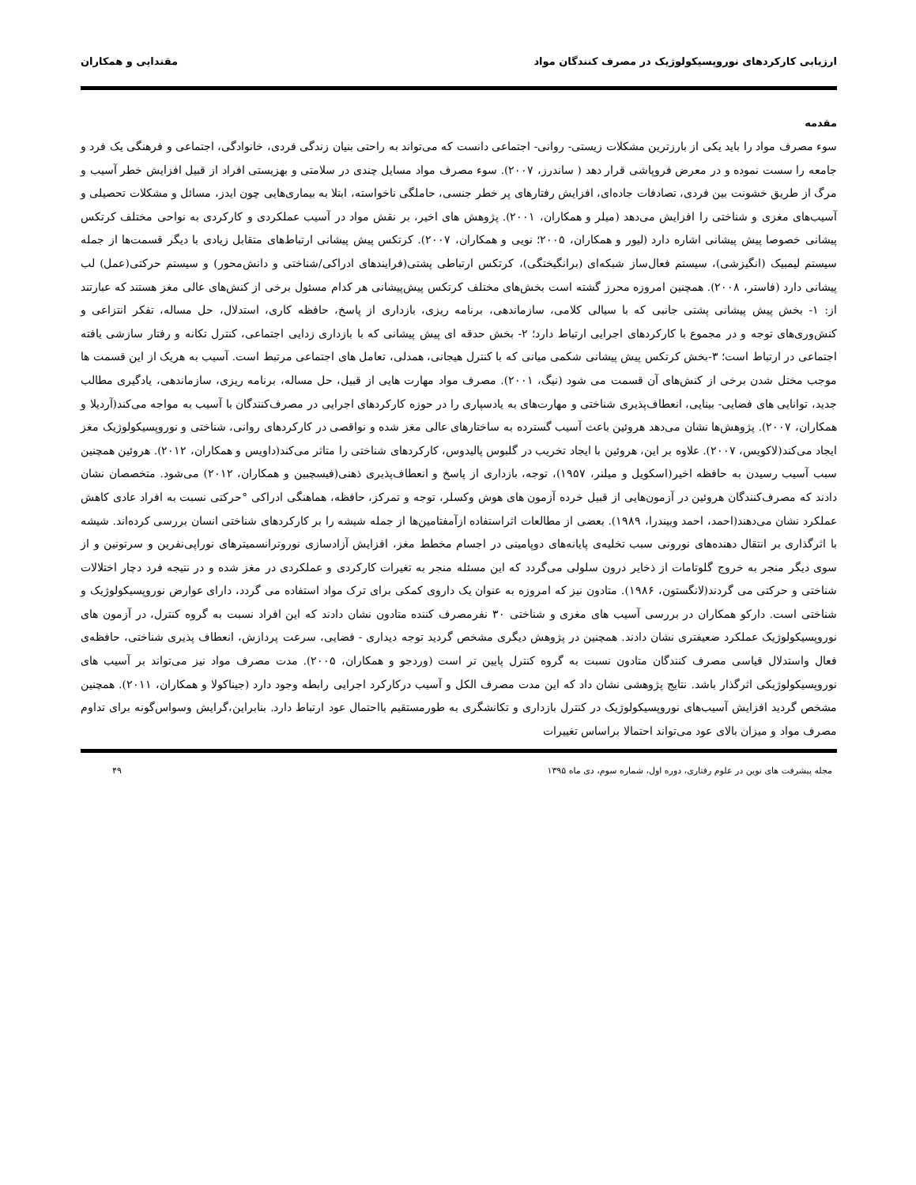ارزیابی کارکردهای نوروپسیکولوژیک در مصرف کنندگان مواد مقتدایی و همکاران
مقدمه
سوء مصرف مواد را باید یکی از بارزترین مشکلات زیستی- روانی- اجتماعی دانست که می‌تواند به راحتی بنیان زندگی فردی، خانوادگی، اجتماعی و فرهنگی یک فرد و جامعه را سست نموده و در معرض فروپاشی قرار دهد ( ساندرز، ۲۰۰۷). سوء مصرف مواد مسایل چندی در سلامتی و بهزیستی افراد از قبیل افزایش خطر آسیب و مرگ از طریق خشونت بین فردی، تصادفات جاده‌ای، افزایش رفتارهای پر خطر جنسی، حاملگی ناخواسته، ابتلا به بیماری‌هایی چون ایدز، مسائل و مشکلات تحصیلی و آسیب‌های مغزی و شناختی را افزایش می‌دهد (میلر و همکاران، ۲۰۰۱). پژوهش های اخیر، بر نقش مواد در آسیب عملکردی و کارکردی به نواحی مختلف کرتکس پیشانی خصوصا پیش پیشانی اشاره دارد (لیور و همکاران، ۲۰۰۵؛ نویی و همکاران، ۲۰۰۷). کرتکس پیش پیشانی ارتباط‌های متقابل زیادی با دیگر قسمت‌ها از جمله سیستم لیمبیک (انگیزشی)، سیستم فعال‌ساز شبکه‌ای (برانگیختگی)، کرتکس ارتباطی پشتی(فرایندهای ادراکی/شناختی و دانش‌محور) و سیستم حرکتی(عمل) لب پیشانی دارد (فاستر، ۲۰۰۸). همچنین امروزه محرز گشته است بخش‌های مختلف کرتکس پیش‌پیشانی هر کدام مسئول برخی از کنش‌های عالی مغز هستند که عبارتند از: ۱- بخش پیش پیشانی پشتی جانبی که با سیالی کلامی، سازماندهی، برنامه ریزی، بازداری از پاسخ، حافظه کاری، استدلال، حل مساله، تفکر انتزاعی و کنش‌وری‌های توجه و در مجموع با کارکردهای اجرایی ارتباط دارد؛ ۲- بخش حدقه ای پیش پیشانی که با بازداری زدایی اجتماعی، کنترل تکانه و رفتار سازشی یافته اجتماعی در ارتباط است؛ ۳-بخش کرتکس پیش پیشانی شکمی میانی که با کنترل هیجانی، همدلی، تعامل های اجتماعی مرتبط است. آسیب به هریک از این قسمت ها موجب مختل شدن برخی از کنش‌های آن قسمت می شود (نیگ، ۲۰۰۱). مصرف مواد مهارت هایی از قبیل، حل مساله، برنامه ریزی، سازماندهی، یادگیری مطالب جدید، توانایی های فضایی- بینایی، انعطاف‌پذیری شناختی و مهارت‌های به یادسپاری را در حوزه کارکردهای اجرایی در مصرف‌کنندگان با آسیب به مواجه می‌کند(آردیلا و همکاران، ۲۰۰۷). پژوهش‌ها نشان می‌دهد هروئین باعث آسیب گسترده به ساختارهای عالی مغز شده و نواقصی در کارکردهای روانی، شناختی و نوروپسیکولوژیک مغز ایجاد می‌کند(لاکویس، ۲۰۰۷). علاوه بر این، هروئین با ایجاد تخریب در گلبوس پالیدوس، کارکردهای شناختی را متاثر می‌کند(داویس و همکاران، ۲۰۱۲). هروئین همچنین سبب آسیب رسیدن به حافظه اخیر(اسکویل و میلنر، ۱۹۵۷)، توجه، بازداری از پاسخ و انعطاف‌پذیری ذهنی(فیسچبین و همکاران، ۲۰۱۲) می‌شود. متخصصان نشان دادند که مصرف‌کنندگان هروئین در آزمون‌هایی از قبیل خرده آزمون های هوش وکسلر، توجه و تمرکز، حافظه، هماهنگی ادراکی °حرکتی نسبت به افراد عادی کاهش عملکرد نشان می‌دهند(احمد، احمد وبیندرا، ۱۹۸۹). بعضی از مطالعات اثراستفاده ازآمفتامین‌ها از جمله شیشه را بر کارکردهای شناختی انسان بررسی کرده‌اند. شیشه با اثرگذاری بر انتقال دهنده‌های نورونی سبب تخلیه‌ی پایانه‌های دوپامینی در اجسام مخطط مغز، افزایش آزادسازی نوروترانسمیترهای نوراپی‌نفرین و سرتونین و از سوی دیگر منجر به خروج گلوتامات از ذخایر درون سلولی می‌گردد که این مسئله منجر به تغیرات کارکردی و عملکردی در مغز شده و در نتیجه فرد دچار اختلالات شناختی و حرکتی می گردند(لانگستون، ۱۹۸۶). متادون نیز که امروزه به عنوان یک داروی کمکی برای ترک مواد استفاده می گردد، دارای عوارض نوروپسیکولوژیک و شناختی است. دارکو همکاران در بررسی آسیب های مغزی و شناختی ۳۰ نفرمصرف کننده متادون نشان دادند که این افراد نسبت به گروه کنترل، در آزمون های نوروپسیکولوژیک عملکرد ضعیفتری نشان دادند. همچنین در پژوهش دیگری مشخص گردید توجه دیداری - فضایی، سرعت پردازش، انعطاف پذیری شناختی، حافظه‌ی فعال واستدلال قیاسی مصرف کنندگان متادون نسبت به گروه کنترل پایین تر است (وردجو و همکاران، ۲۰۰۵). مدت مصرف مواد نیز می‌تواند بر آسیب های نوروپسیکولوژیکی اثرگذار باشد. نتایج پژوهشی نشان داد که این مدت مصرف الکل و آسیب درکارکرد اجرایی رابطه وجود دارد (جیناکولا و همکاران، ۲۰۱۱). همچنین مشخص گردید افزایش آسیب‌های نوروپسیکولوژیک در کنترل بازداری و تکانشگری به طورمستقیم بااحتمال عود ارتباط دارد. بنابراین،گرایش وسواس‌گونه برای تداوم مصرف مواد و میزان بالای عود می‌تواند احتمالا براساس تغییرات
مجله پیشرفت های نوین در علوم رفتاری، دوره اول، شماره سوم، دی ماه ۱۳۹۵ ۴۹